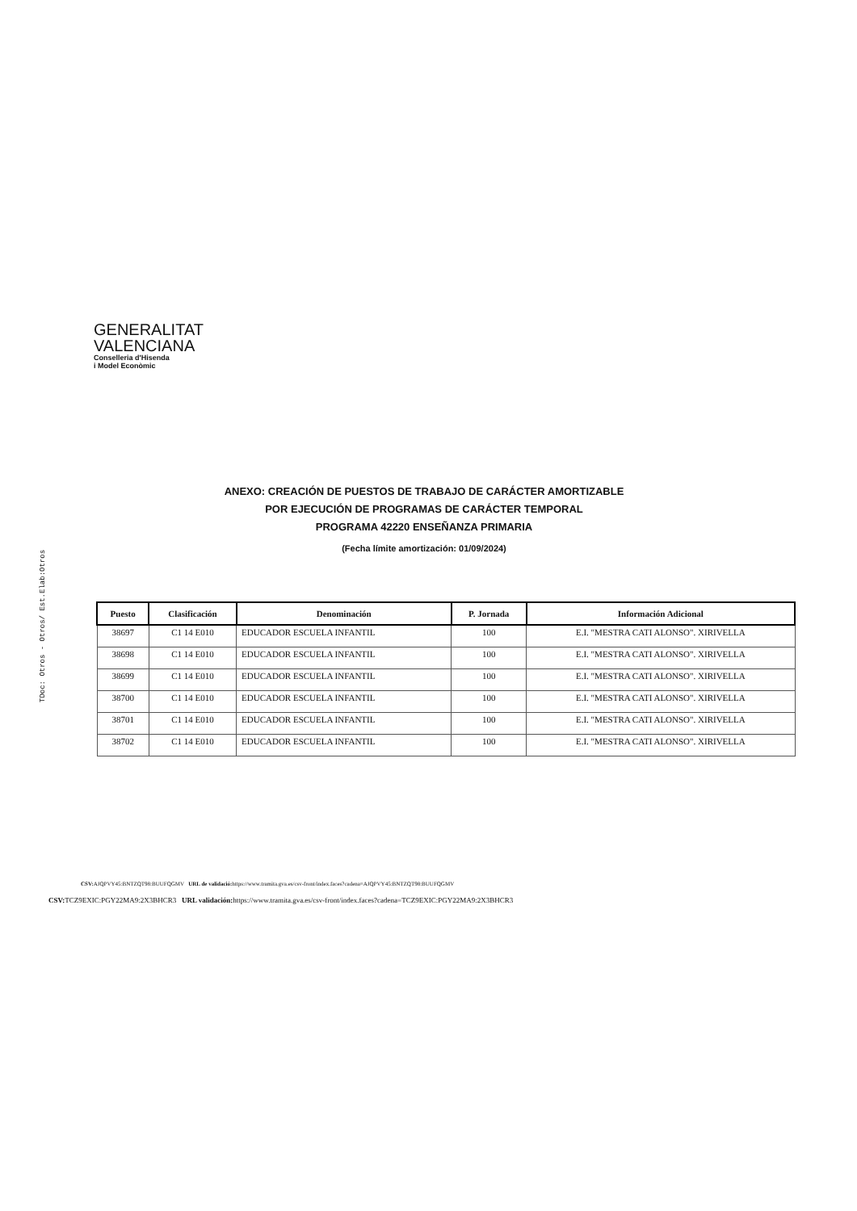TDoc: Otros - Otros/ Est.Elab:Otros
GENERALITAT
VALENCIANA
Conselleria d'Hisenda
i Model Econòmic
ANEXO: CREACIÓN DE PUESTOS DE TRABAJO DE CARÁCTER AMORTIZABLE
POR EJECUCIÓN DE PROGRAMAS DE CARÁCTER TEMPORAL
PROGRAMA 42220 ENSEÑANZA PRIMARIA
(Fecha límite amortización: 01/09/2024)
| Puesto | Clasificación | Denominación | P. Jornada | Información Adicional |
| --- | --- | --- | --- | --- |
| 38697 | C1 14 E010 | EDUCADOR ESCUELA INFANTIL | 100 | E.I. "MESTRA CATI ALONSO". XIRIVELLA |
| 38698 | C1 14 E010 | EDUCADOR ESCUELA INFANTIL | 100 | E.I. "MESTRA CATI ALONSO". XIRIVELLA |
| 38699 | C1 14 E010 | EDUCADOR ESCUELA INFANTIL | 100 | E.I. "MESTRA CATI ALONSO". XIRIVELLA |
| 38700 | C1 14 E010 | EDUCADOR ESCUELA INFANTIL | 100 | E.I. "MESTRA CATI ALONSO". XIRIVELLA |
| 38701 | C1 14 E010 | EDUCADOR ESCUELA INFANTIL | 100 | E.I. "MESTRA CATI ALONSO". XIRIVELLA |
| 38702 | C1 14 E010 | EDUCADOR ESCUELA INFANTIL | 100 | E.I. "MESTRA CATI ALONSO". XIRIVELLA |
CSV: AJQPVY45:BNTZQT98:BUUFQGMV URL de validació: https://www.tramita.gva.es/csv-front/index.faces?cadena=AJQPVY45:BNTZQT98:BUUFQGMV
CSV: TCZ9EXIC:PGY22MA9:2X3BHCR3 URL validación: https://www.tramita.gva.es/csv-front/index.faces?cadena=TCZ9EXIC:PGY22MA9:2X3BHCR3